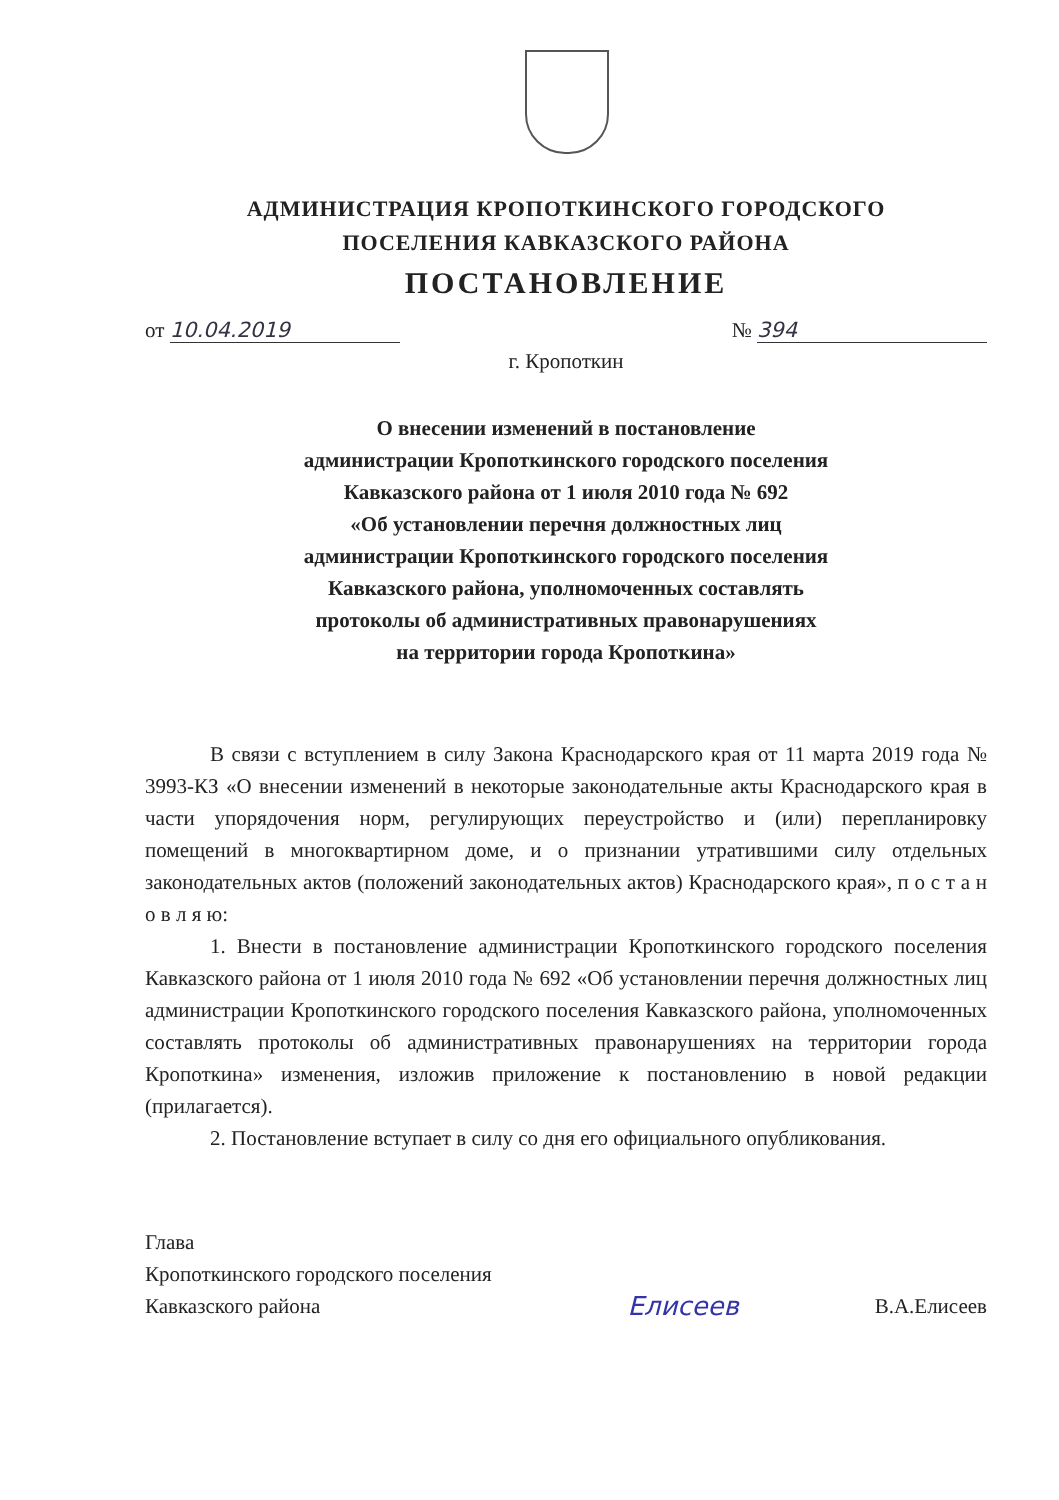АДМИНИСТРАЦИЯ КРОПОТКИНСКОГО ГОРОДСКОГО
ПОСЕЛЕНИЯ КАВКАЗСКОГО РАЙОНА
ПОСТАНОВЛЕНИЕ
от 10.04.2019 № 394
г. Кропоткин
О внесении изменений в постановление
администрации Кропоткинского городского поселения
Кавказского района от 1 июля 2010 года № 692
«Об установлении перечня должностных лиц
администрации Кропоткинского городского поселения
Кавказского района, уполномоченных составлять
протоколы об административных правонарушениях
на территории города Кропоткина»
В связи с вступлением в силу Закона Краснодарского края от 11 марта 2019 года № 3993-КЗ «О внесении изменений в некоторые законодательные акты Краснодарского края в части упорядочения норм, регулирующих переустройство и (или) перепланировку помещений в многоквартирном доме, и о признании утратившими силу отдельных законодательных актов (положений законодательных актов) Краснодарского края», п о с т а н о в л я ю:
1. Внести в постановление администрации Кропоткинского городского поселения Кавказского района от 1 июля 2010 года № 692 «Об установлении перечня должностных лиц администрации Кропоткинского городского поселения Кавказского района, уполномоченных составлять протоколы об административных правонарушениях на территории города Кропоткина» изменения, изложив приложение к постановлению в новой редакции (прилагается).
2. Постановление вступает в силу со дня его официального опубликования.
Глава
Кропоткинского городского поселения
Кавказского района
Елисеев
В.А.Елисеев